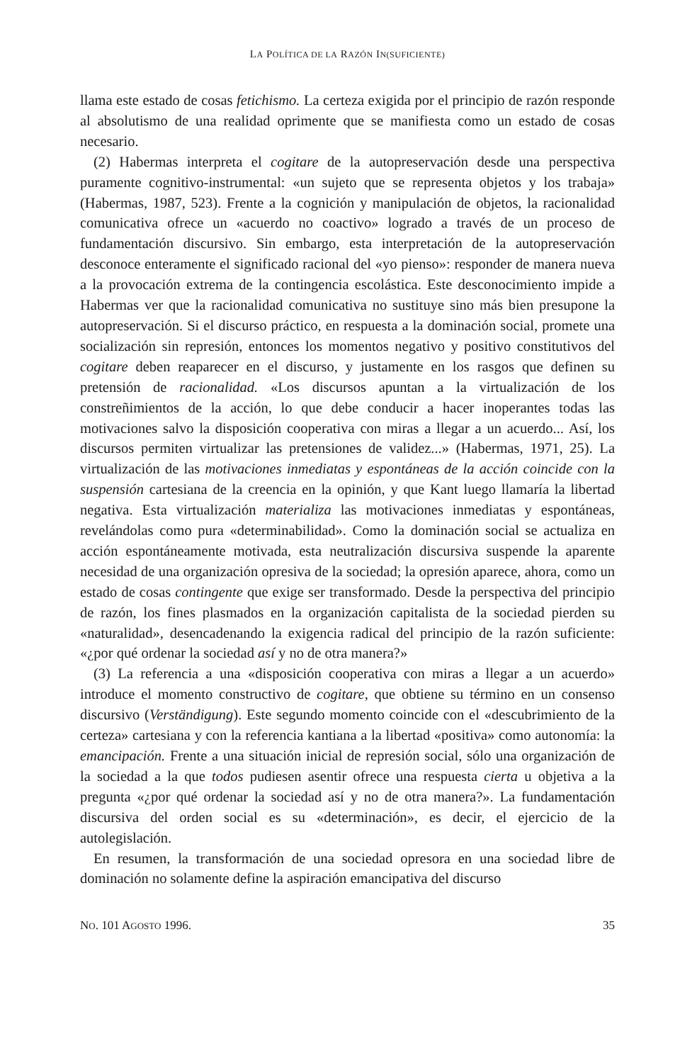LA POLÍTICA DE LA RAZÓN IN(SUFICIENTE)
llama este estado de cosas fetichismo. La certeza exigida por el principio de razón responde al absolutismo de una realidad oprimente que se manifiesta como un estado de cosas necesario.
(2) Habermas interpreta el cogitare de la autopreservación desde una perspectiva puramente cognitivo-instrumental: «un sujeto que se representa objetos y los trabaja» (Habermas, 1987, 523). Frente a la cognición y manipulación de objetos, la racionalidad comunicativa ofrece un «acuerdo no coactivo» logrado a través de un proceso de fundamentación discursivo. Sin embargo, esta interpretación de la autopreservación desconoce enteramente el significado racional del «yo pienso»: responder de manera nueva a la provocación extrema de la contingencia escolástica. Este desconocimiento impide a Habermas ver que la racionalidad comunicativa no sustituye sino más bien presupone la autopreservación. Si el discurso práctico, en respuesta a la dominación social, promete una socialización sin represión, entonces los momentos negativo y positivo constitutivos del cogitare deben reaparecer en el discurso, y justamente en los rasgos que definen su pretensión de racionalidad. «Los discursos apuntan a la virtualización de los constreñimientos de la acción, lo que debe conducir a hacer inoperantes todas las motivaciones salvo la disposición cooperativa con miras a llegar a un acuerdo... Así, los discursos permiten virtualizar las pretensiones de validez...» (Habermas, 1971, 25). La virtualización de las motivaciones inmediatas y espontáneas de la acción coincide con la suspensión cartesiana de la creencia en la opinión, y que Kant luego llamaría la libertad negativa. Esta virtualización materializa las motivaciones inmediatas y espontáneas, revelándolas como pura «determinabilidad». Como la dominación social se actualiza en acción espontáneamente motivada, esta neutralización discursiva suspende la aparente necesidad de una organización opresiva de la sociedad; la opresión aparece, ahora, como un estado de cosas contingente que exige ser transformado. Desde la perspectiva del principio de razón, los fines plasmados en la organización capitalista de la sociedad pierden su «naturalidad», desencadenando la exigencia radical del principio de la razón suficiente: «¿por qué ordenar la sociedad así y no de otra manera?»
(3) La referencia a una «disposición cooperativa con miras a llegar a un acuerdo» introduce el momento constructivo de cogitare, que obtiene su término en un consenso discursivo (Verständigung). Este segundo momento coincide con el «descubrimiento de la certeza» cartesiana y con la referencia kantiana a la libertad «positiva» como autonomía: la emancipación. Frente a una situación inicial de represión social, sólo una organización de la sociedad a la que todos pudiesen asentir ofrece una respuesta cierta u objetiva a la pregunta «¿por qué ordenar la sociedad así y no de otra manera?». La fundamentación discursiva del orden social es su «determinación», es decir, el ejercicio de la autolegislación.
En resumen, la transformación de una sociedad opresora en una sociedad libre de dominación no solamente define la aspiración emancipativa del discurso
NO. 101 AGOSTO 1996. 35